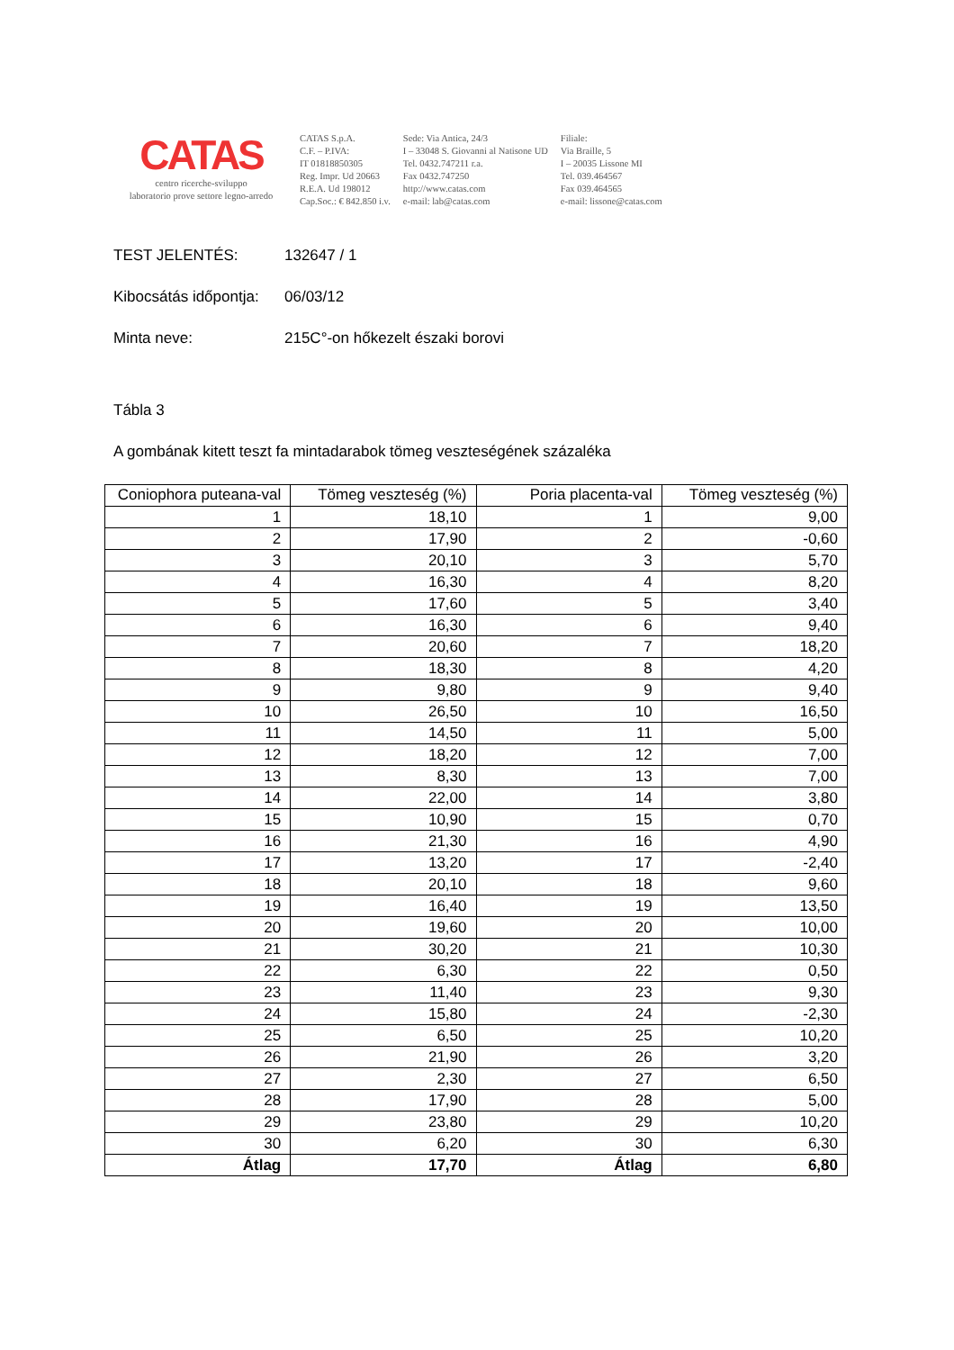CATAS
centro ricerche-sviluppo
laboratorio prove settore legno-arredo
CATAS S.p.A.
C.F. – P.IVA:
IT 01818850305
Reg. Impr. Ud 20663
R.E.A. Ud 198012
Cap.Soc.: € 842.850 i.v.
Sede: Via Antica, 24/3
I – 33048 S. Giovanni al Natisone UD
Tel. 0432.747211 r.a.
Fax 0432.747250
http://www.catas.com
e-mail: lab@catas.com
Filiale:
Via Braille, 5
I – 20035 Lissone MI
Tel. 039.464567
Fax 039.464565
e-mail: lissone@catas.com
TEST JELENTÉS: 132647 / 1
Kibocsátás időpontja: 06/03/12
Minta neve: 215C°-on hőkezelt északi borovi
Tábla 3
A gombának kitett teszt fa mintadarabok tömeg veszteségének százaléka
| Coniophora puteana-val | Tömeg veszteség (%) | Poria placenta-val | Tömeg veszteség (%) |
| --- | --- | --- | --- |
| 1 | 18,10 | 1 | 9,00 |
| 2 | 17,90 | 2 | -0,60 |
| 3 | 20,10 | 3 | 5,70 |
| 4 | 16,30 | 4 | 8,20 |
| 5 | 17,60 | 5 | 3,40 |
| 6 | 16,30 | 6 | 9,40 |
| 7 | 20,60 | 7 | 18,20 |
| 8 | 18,30 | 8 | 4,20 |
| 9 | 9,80 | 9 | 9,40 |
| 10 | 26,50 | 10 | 16,50 |
| 11 | 14,50 | 11 | 5,00 |
| 12 | 18,20 | 12 | 7,00 |
| 13 | 8,30 | 13 | 7,00 |
| 14 | 22,00 | 14 | 3,80 |
| 15 | 10,90 | 15 | 0,70 |
| 16 | 21,30 | 16 | 4,90 |
| 17 | 13,20 | 17 | -2,40 |
| 18 | 20,10 | 18 | 9,60 |
| 19 | 16,40 | 19 | 13,50 |
| 20 | 19,60 | 20 | 10,00 |
| 21 | 30,20 | 21 | 10,30 |
| 22 | 6,30 | 22 | 0,50 |
| 23 | 11,40 | 23 | 9,30 |
| 24 | 15,80 | 24 | -2,30 |
| 25 | 6,50 | 25 | 10,20 |
| 26 | 21,90 | 26 | 3,20 |
| 27 | 2,30 | 27 | 6,50 |
| 28 | 17,90 | 28 | 5,00 |
| 29 | 23,80 | 29 | 10,20 |
| 30 | 6,20 | 30 | 6,30 |
| Átlag | 17,70 | Átlag | 6,80 |